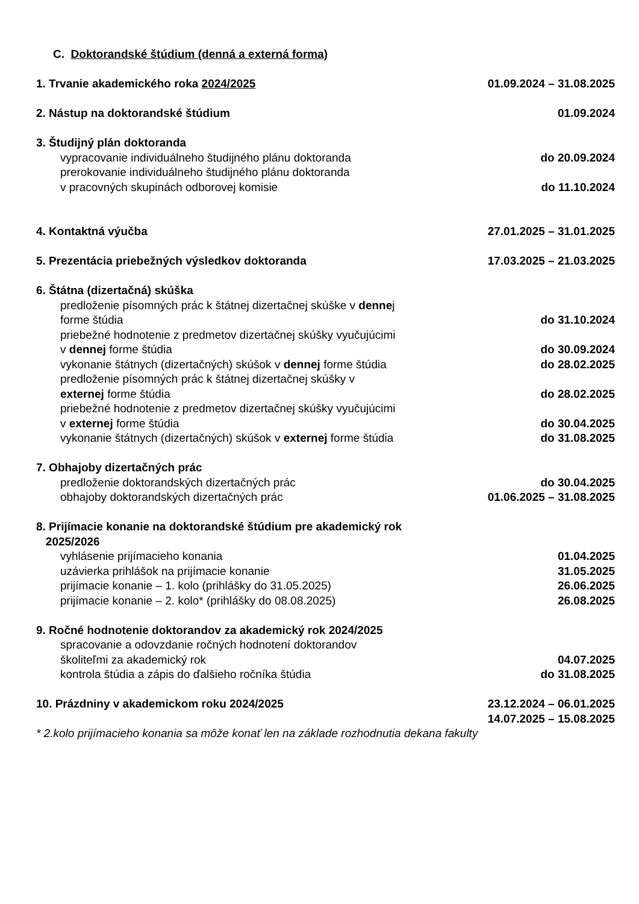C. Doktorandské štúdium (denná a externá forma)
1. Trvanie akademického roka 2024/2025 01.09.2024 – 31.08.2025
2. Nástup na doktorandské štúdium 01.09.2024
3. Študijný plán doktoranda
vypracovanie individuálneho študijného plánu doktoranda do 20.09.2024
prerokovanie individuálneho študijného plánu doktoranda
v pracovných skupinách odborovej komisie do 11.10.2024
4. Kontaktná výučba 27.01.2025 – 31.01.2025
5. Prezentácia priebežných výsledkov doktoranda 17.03.2025 – 21.03.2025
6. Štátna (dizertačná) skúška
predloženie písomných prác k štátnej dizertačnej skúške v dennej
forme štúdia do 31.10.2024
priebežné hodnotenie z predmetov dizertačnej skúšky vyučujúcimi
v dennej forme štúdia do 30.09.2024
vykonanie štátnych (dizertačných) skúšok v dennej forme štúdia do 28.02.2025
predloženie písomných prác k štátnej dizertačnej skúšky v
externej forme štúdia do 28.02.2025
priebežné hodnotenie z predmetov dizertačnej skúšky vyučujúcimi
v externej forme štúdia do 30.04.2025
vykonanie štátnych (dizertačných) skúšok v externej forme štúdia do 31.08.2025
7. Obhajoby dizertačných prác
predloženie doktorandských dizertačných prác do 30.04.2025
obhajoby doktorandských dizertačných prác 01.06.2025 – 31.08.2025
8. Prijímacie konanie na doktorandské štúdium pre akademický rok
2025/2026
vyhlásenie prijímacieho konania 01.04.2025
uzávierka prihlášok na prijímacie konanie 31.05.2025
prijímacie konanie – 1. kolo (prihlášky do 31.05.2025) 26.06.2025
prijímacie konanie – 2. kolo* (prihlášky do 08.08.2025) 26.08.2025
9. Ročné hodnotenie doktorandov za akademický rok 2024/2025
spracovanie a odovzdanie ročných hodnotení doktorandov
školiteľmi za akademický rok 04.07.2025
kontrola štúdia a zápis do ďalšieho ročníka štúdia do 31.08.2025
10. Prázdniny v akademickom roku 2024/2025 23.12.2024 – 06.01.2025
14.07.2025 – 15.08.2025
* 2.kolo prijímacieho konania sa môže konať len na základe rozhodnutia dekana fakulty